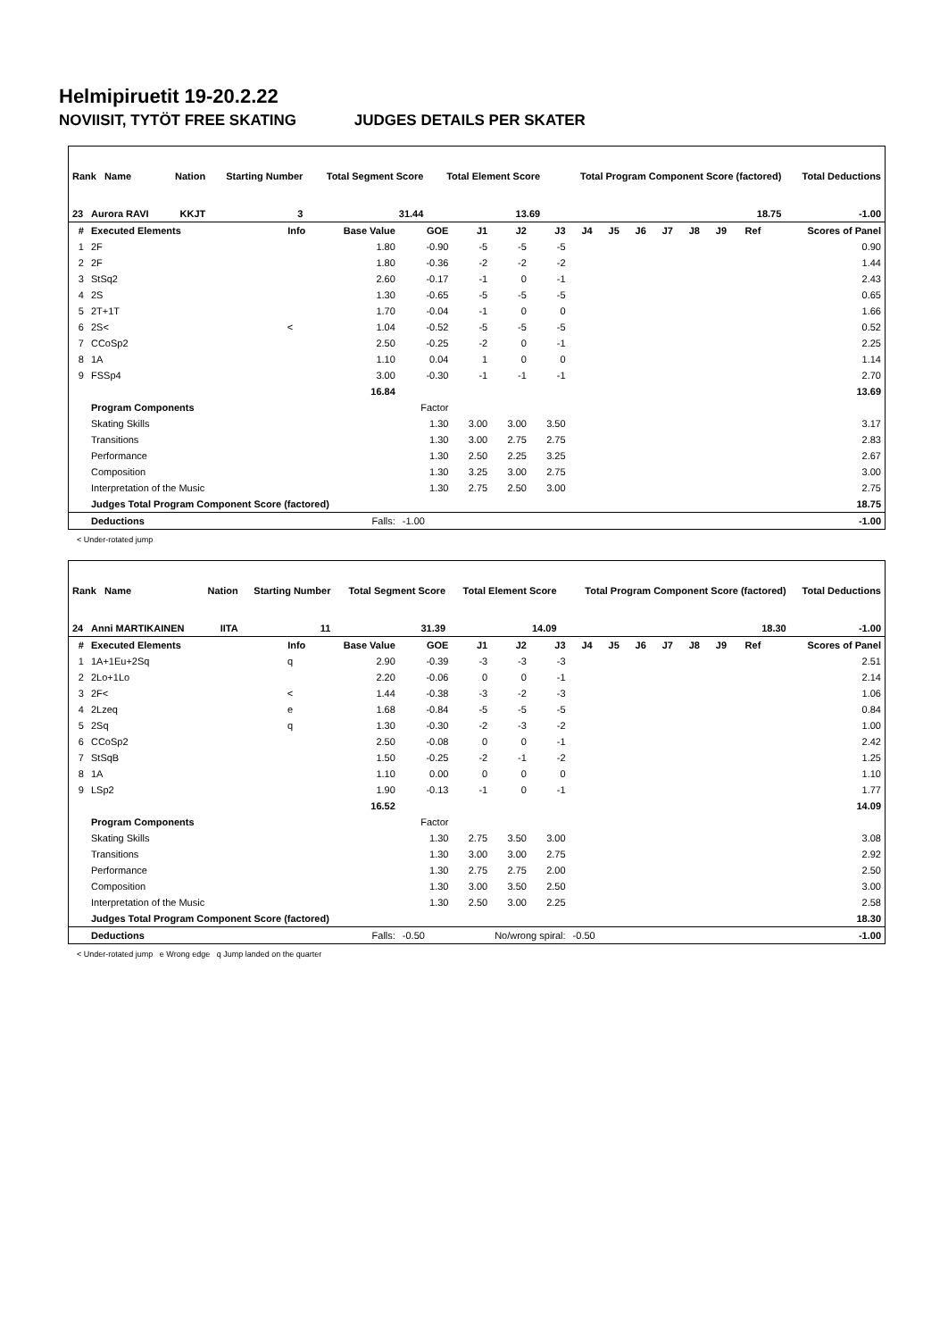Helmipiruetit 19-20.2.22
NOVIISIT, TYTÖT FREE SKATING JUDGES DETAILS PER SKATER
| Rank Name | Nation | Starting Number | Total Segment Score | Total Element Score | Total Program Component Score (factored) | Total Deductions |
| 23 Aurora RAVI | KKJT | 3 | 31.44 | 13.69 | 18.75 | -1.00 |
| # | Executed Elements | Info | Base Value | GOE | J1 | J2 | J3 | J4 | J5 | J6 | J7 | J8 | J9 | Ref | Scores of Panel |
| --- | --- | --- | --- | --- | --- | --- | --- | --- | --- | --- | --- | --- | --- | --- | --- |
| 1 | 2F | | 1.80 | -0.90 | -5 | -5 | -5 | | | | | | | | 0.90 |
| 2 | 2F | | 1.80 | -0.36 | -2 | -2 | -2 | | | | | | | | 1.44 |
| 3 | StSq2 | | 2.60 | -0.17 | -1 | 0 | -1 | | | | | | | | 2.43 |
| 4 | 2S | | 1.30 | -0.65 | -5 | -5 | -5 | | | | | | | | 0.65 |
| 5 | 2T+1T | | 1.70 | -0.04 | -1 | 0 | 0 | | | | | | | | 1.66 |
| 6 | 2S< | < | 1.04 | -0.52 | -5 | -5 | -5 | | | | | | | | 0.52 |
| 7 | CCoSp2 | | 2.50 | -0.25 | -2 | 0 | -1 | | | | | | | | 2.25 |
| 8 | 1A | | 1.10 | 0.04 | 1 | 0 | 0 | | | | | | | | 1.14 |
| 9 | FSSp4 | | 3.00 | -0.30 | -1 | -1 | -1 | | | | | | | | 2.70 |
| | | | 16.84 | | | | | | | | | | | | 13.69 |
| | Program Components | | | Factor | | | | | | | | | | | |
| | Skating Skills | | | 1.30 | 3.00 | 3.00 | 3.50 | | | | | | | | 3.17 |
| | Transitions | | | 1.30 | 3.00 | 2.75 | 2.75 | | | | | | | | 2.83 |
| | Performance | | | 1.30 | 2.50 | 2.25 | 3.25 | | | | | | | | 2.67 |
| | Composition | | | 1.30 | 3.25 | 3.00 | 2.75 | | | | | | | | 3.00 |
| | Interpretation of the Music | | | 1.30 | 2.75 | 2.50 | 3.00 | | | | | | | | 2.75 |
| | Judges Total Program Component Score (factored) | | | | | | | | | | | | | | 18.75 |
| | Deductions | | Falls: | -1.00 | | | | | | | | | | | -1.00 |
< Under-rotated jump
| Rank Name | Nation | Starting Number | Total Segment Score | Total Element Score | Total Program Component Score (factored) | Total Deductions |
| 24 Anni MARTIKAINEN | IITA | 11 | 31.39 | 14.09 | 18.30 | -1.00 |
| # | Executed Elements | Info | Base Value | GOE | J1 | J2 | J3 | J4 | J5 | J6 | J7 | J8 | J9 | Ref | Scores of Panel |
| --- | --- | --- | --- | --- | --- | --- | --- | --- | --- | --- | --- | --- | --- | --- | --- |
| 1 | 1A+1Eu+2Sq | q | 2.90 | -0.39 | -3 | -3 | -3 | | | | | | | | 2.51 |
| 2 | 2Lo+1Lo | | 2.20 | -0.06 | 0 | 0 | -1 | | | | | | | | 2.14 |
| 3 | 2F< | < | 1.44 | -0.38 | -3 | -2 | -3 | | | | | | | | 1.06 |
| 4 | 2Lzeq | e | 1.68 | -0.84 | -5 | -5 | -5 | | | | | | | | 0.84 |
| 5 | 2Sq | q | 1.30 | -0.30 | -2 | -3 | -2 | | | | | | | | 1.00 |
| 6 | CCoSp2 | | 2.50 | -0.08 | 0 | 0 | -1 | | | | | | | | 2.42 |
| 7 | StSqB | | 1.50 | -0.25 | -2 | -1 | -2 | | | | | | | | 1.25 |
| 8 | 1A | | 1.10 | 0.00 | 0 | 0 | 0 | | | | | | | | 1.10 |
| 9 | LSp2 | | 1.90 | -0.13 | -1 | 0 | -1 | | | | | | | | 1.77 |
| | | | 16.52 | | | | | | | | | | | | 14.09 |
| | Program Components | | | Factor | | | | | | | | | | | |
| | Skating Skills | | | 1.30 | 2.75 | 3.50 | 3.00 | | | | | | | | 3.08 |
| | Transitions | | | 1.30 | 3.00 | 3.00 | 2.75 | | | | | | | | 2.92 |
| | Performance | | | 1.30 | 2.75 | 2.75 | 2.00 | | | | | | | | 2.50 |
| | Composition | | | 1.30 | 3.00 | 3.50 | 2.50 | | | | | | | | 3.00 |
| | Interpretation of the Music | | | 1.30 | 2.50 | 3.00 | 2.25 | | | | | | | | 2.58 |
| | Judges Total Program Component Score (factored) | | | | | | | | | | | | | | 18.30 |
| | Deductions | | Falls: | -0.50 | No/wrong spiral: | | | -0.50 | | | | | | | -1.00 |
< Under-rotated jump e Wrong edge q Jump landed on the quarter